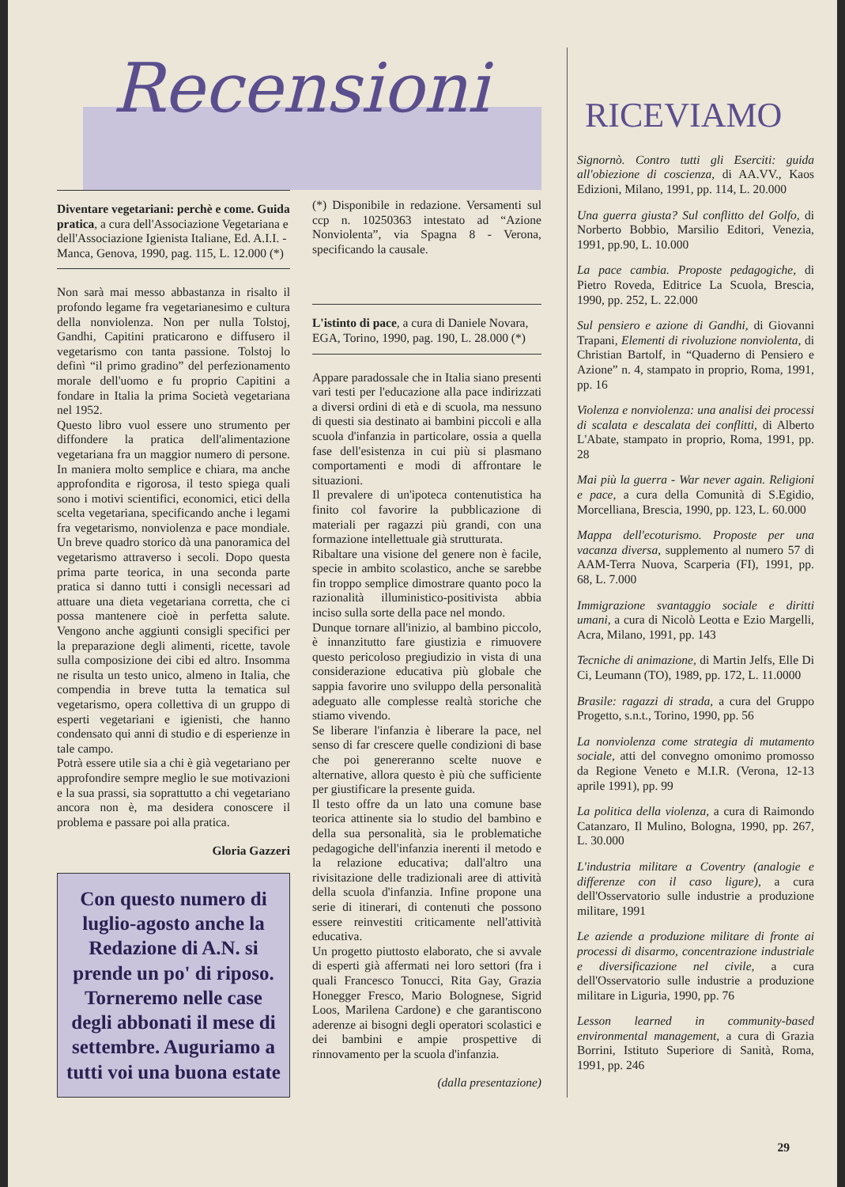Recensioni
Diventare vegetariani: perchè e come. Guida pratica, a cura dell'Associazione Vegetariana e dell'Associazione Igienista Italiane, Ed. A.I.I. - Manca, Genova, 1990, pag. 115, L. 12.000 (*)
Non sarà mai messo abbastanza in risalto il profondo legame fra vegetarianesimo e cultura della nonviolenza. Non per nulla Tolstoj, Gandhi, Capitini praticarono e diffusero il vegetarismo con tanta passione. Tolstoj lo definì “il primo gradino” del perfezionamento morale dell'uomo e fu proprio Capitini a fondare in Italia la prima Società vegetariana nel 1952.
Questo libro vuol essere uno strumento per diffondere la pratica dell'alimentazione vegetariana fra un maggior numero di persone. In maniera molto semplice e chiara, ma anche approfondita e rigorosa, il testo spiega quali sono i motivi scientifici, economici, etici della scelta vegetariana, specificando anche i legami fra vegetarismo, nonviolenza e pace mondiale. Un breve quadro storico dà una panoramica del vegetarismo attraverso i secoli. Dopo questa prima parte teorica, in una seconda parte pratica si danno tutti i consigli necessari ad attuare una dieta vegetariana corretta, che ci possa mantenere cioè in perfetta salute. Vengono anche aggiunti consigli specifici per la preparazione degli alimenti, ricette, tavole sulla composizione dei cibi ed altro. Insomma ne risulta un testo unico, almeno in Italia, che compendia in breve tutta la tematica sul vegetarismo, opera collettiva di un gruppo di esperti vegetariani e igienisti, che hanno condensato qui anni di studio e di esperienze in tale campo.
Potrà essere utile sia a chi è già vegetariano per approfondire sempre meglio le sue motivazioni e la sua prassi, sia soprattutto a chi vegetariano ancora non è, ma desidera conoscere il problema e passare poi alla pratica.
Gloria Gazzeri
Con questo numero di luglio-agosto anche la Redazione di A.N. si prende un po' di riposo. Torneremo nelle case degli abbonati il mese di settembre. Auguriamo a tutti voi una buona estate
(*) Disponibile in redazione. Versamenti sul ccp n. 10250363 intestato ad “Azione Nonviolenta”, via Spagna 8 - Verona, specificando la causale.
L'istinto di pace, a cura di Daniele Novara, EGA, Torino, 1990, pag. 190, L. 28.000 (*)
Appare paradossale che in Italia siano presenti vari testi per l'educazione alla pace indirizzati a diversi ordini di età e di scuola, ma nessuno di questi sia destinato ai bambini piccoli e alla scuola d'infanzia in particolare, ossia a quella fase dell'esistenza in cui più si plasmano comportamenti e modi di affrontare le situazioni.
Il prevalere di un'ipoteca contenutistica ha finito col favorire la pubblicazione di materiali per ragazzi più grandi, con una formazione intellettuale già strutturata.
Ribaltare una visione del genere non è facile, specie in ambito scolastico, anche se sarebbe fin troppo semplice dimostrare quanto poco la razionalità illuministico-positivista abbia inciso sulla sorte della pace nel mondo.
Dunque tornare all'inizio, al bambino piccolo, è innanzitutto fare giustizia e rimuovere questo pericoloso pregiudizio in vista di una considerazione educativa più globale che sappia favorire uno sviluppo della personalità adeguato alle complesse realtà storiche che stiamo vivendo.
Se liberare l'infanzia è liberare la pace, nel senso di far crescere quelle condizioni di base che poi genereranno scelte nuove e alternative, allora questo è più che sufficiente per giustificare la presente guida.
Il testo offre da un lato una comune base teorica attinente sia lo studio del bambino e della sua personalità, sia le problematiche pedagogiche dell'infanzia inerenti il metodo e la relazione educativa; dall'altro una rivisitazione delle tradizionali aree di attività della scuola d'infanzia. Infine propone una serie di itinerari, di contenuti che possono essere reinvestiti criticamente nell'attività educativa.
Un progetto piuttosto elaborato, che si avvale di esperti già affermati nei loro settori (fra i quali Francesco Tonucci, Rita Gay, Grazia Honegger Fresco, Mario Bolognese, Sigrid Loos, Marilena Cardone) e che garantiscono aderenze ai bisogni degli operatori scolastici e dei bambini e ampie prospettive di rinnovamento per la scuola d'infanzia.
(dalla presentazione)
RICEVIAMO
Signornò. Contro tutti gli Eserciti: guida all'obiezione di coscienza, di AA.VV., Kaos Edizioni, Milano, 1991, pp. 114, L. 20.000
Una guerra giusta? Sul conflitto del Golfo, di Norberto Bobbio, Marsilio Editori, Venezia, 1991, pp.90, L. 10.000
La pace cambia. Proposte pedagogiche, di Pietro Roveda, Editrice La Scuola, Brescia, 1990, pp. 252, L. 22.000
Sul pensiero e azione di Gandhi, di Giovanni Trapani, Elementi di rivoluzione nonviolenta, di Christian Bartolf, in “Quaderno di Pensiero e Azione” n. 4, stampato in proprio, Roma, 1991, pp. 16
Violenza e nonviolenza: una analisi dei processi di scalata e descalata dei conflitti, di Alberto L'Abate, stampato in proprio, Roma, 1991, pp. 28
Mai più la guerra - War never again. Religioni e pace, a cura della Comunità di S.Egidio, Morcelliana, Brescia, 1990, pp. 123, L. 60.000
Mappa dell'ecoturismo. Proposte per una vacanza diversa, supplemento al numero 57 di AAM-Terra Nuova, Scarperia (FI), 1991, pp. 68, L. 7.000
Immigrazione svantaggio sociale e diritti umani, a cura di Nicolò Leotta e Ezio Margelli, Acra, Milano, 1991, pp. 143
Tecniche di animazione, di Martin Jelfs, Elle Di Ci, Leumann (TO), 1989, pp. 172, L. 11.0000
Brasile: ragazzi di strada, a cura del Gruppo Progetto, s.n.t., Torino, 1990, pp. 56
La nonviolenza come strategia di mutamento sociale, atti del convegno omonimo promosso da Regione Veneto e M.I.R. (Verona, 12-13 aprile 1991), pp. 99
La politica della violenza, a cura di Raimondo Catanzaro, Il Mulino, Bologna, 1990, pp. 267, L. 30.000
L'industria militare a Coventry (analogie e differenze con il caso ligure), a cura dell'Osservatorio sulle industrie a produzione militare, 1991
Le aziende a produzione militare di fronte ai processi di disarmo, concentrazione industriale e diversificazione nel civile, a cura dell'Osservatorio sulle industrie a produzione militare in Liguria, 1990, pp. 76
Lesson learned in community-based environmental management, a cura di Grazia Borrini, Istituto Superiore di Sanità, Roma, 1991, pp. 246
29